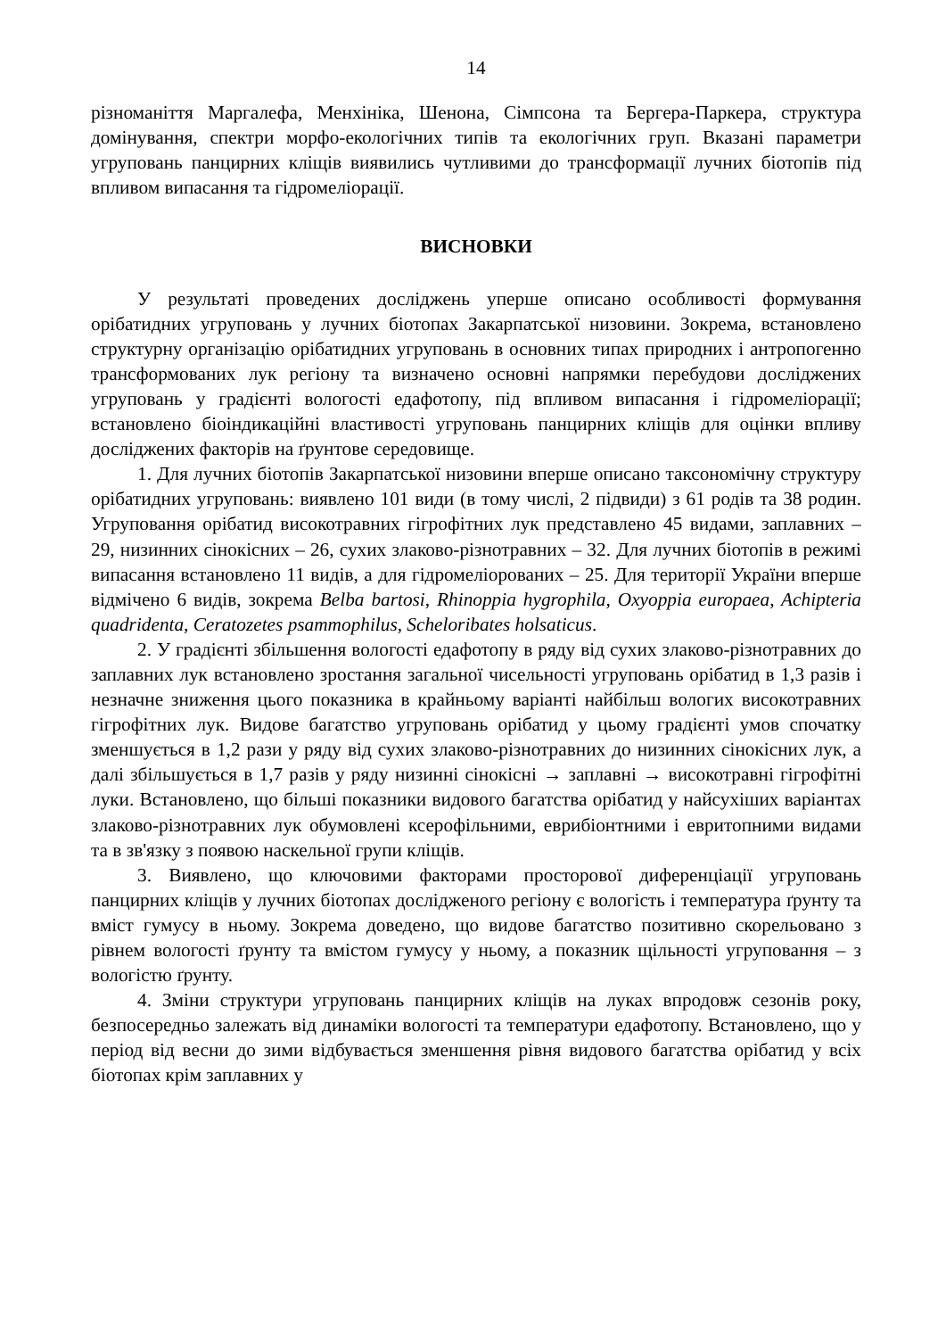14
різноманіття Маргалефа, Менхініка, Шенона, Сімпсона та Бергера-Паркера, структура домінування, спектри морфо-екологічних типів та екологічних груп. Вказані параметри угруповань панцирних кліщів виявились чутливими до трансформації лучних біотопів під впливом випасання та гідромеліорації.
ВИСНОВКИ
У результаті проведених досліджень уперше описано особливості формування орібатидних угруповань у лучних біотопах Закарпатської низовини. Зокрема, встановлено структурну організацію орібатидних угруповань в основних типах природних і антропогенно трансформованих лук регіону та визначено основні напрямки перебудови досліджених угруповань у градієнті вологості едафотопу, під впливом випасання і гідромеліорації; встановлено біоіндикаційні властивості угруповань панцирних кліщів для оцінки впливу досліджених факторів на ґрунтове середовище.
1. Для лучних біотопів Закарпатської низовини вперше описано таксономічну структуру орібатидних угруповань: виявлено 101 види (в тому числі, 2 підвиди) з 61 родів та 38 родин. Угруповання орібатид високотравних гігрофітних лук представлено 45 видами, заплавних – 29, низинних сінокісних – 26, сухих злаково-різнотравних – 32. Для лучних біотопів в режимі випасання встановлено 11 видів, а для гідромеліорованих – 25. Для території України вперше відмічено 6 видів, зокрема Belba bartosi, Rhinoppia hygrophila, Oxyoppia europaea, Achipteria quadridenta, Ceratozetes psammophilus, Scheloribates holsaticus.
2. У градієнті збільшення вологості едафотопу в ряду від сухих злаково-різнотравних до заплавних лук встановлено зростання загальної чисельності угруповань орібатид в 1,3 разів і незначне зниження цього показника в крайньому варіанті найбільш вологих високотравних гігрофітних лук. Видове багатство угруповань орібатид у цьому градієнті умов спочатку зменшується в 1,2 рази у ряду від сухих злаково-різнотравних до низинних сінокісних лук, а далі збільшується в 1,7 разів у ряду низинні сінокісні → заплавні → високотравні гігрофітні луки. Встановлено, що більші показники видового багатства орібатид у найсухіших варіантах злаково-різнотравних лук обумовлені ксерофільними, еврибіонтними і евритопними видами та в зв'язку з появою наскельної групи кліщів.
3. Виявлено, що ключовими факторами просторової диференціації угруповань панцирних кліщів у лучних біотопах дослідженого регіону є вологість і температура ґрунту та вміст гумусу в ньому. Зокрема доведено, що видове багатство позитивно скорельовано з рівнем вологості ґрунту та вмістом гумусу у ньому, а показник щільності угруповання – з вологістю ґрунту.
4. Зміни структури угруповань панцирних кліщів на луках впродовж сезонів року, безпосередньо залежать від динаміки вологості та температури едафотопу. Встановлено, що у період від весни до зими відбувається зменшення рівня видового багатства орібатид у всіх біотопах крім заплавних у